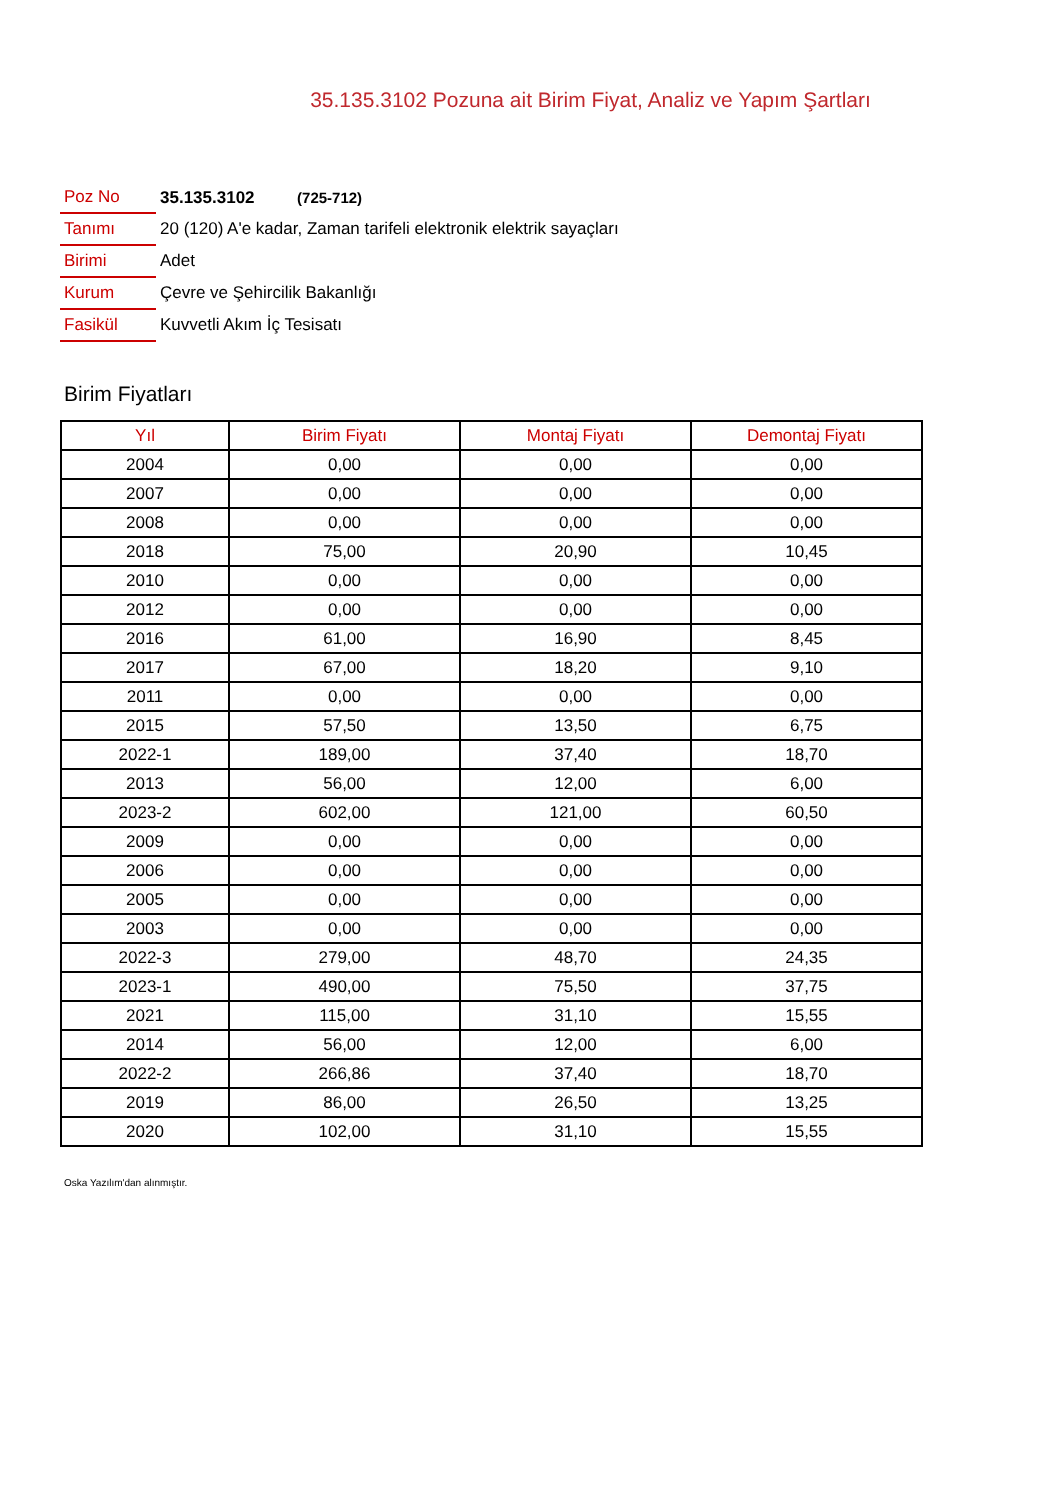35.135.3102 Pozuna ait Birim Fiyat, Analiz ve Yapım Şartları
| Poz No | 35.135.3102 (725-712) |
| Tanımı | 20 (120) A'e kadar, Zaman tarifeli elektronik elektrik sayaçları |
| Birimi | Adet |
| Kurum | Çevre ve Şehircilik Bakanlığı |
| Fasikül | Kuvvetli Akım İç Tesisatı |
Birim Fiyatları
| Yıl | Birim Fiyatı | Montaj Fiyatı | Demontaj Fiyatı |
| --- | --- | --- | --- |
| 2004 | 0,00 | 0,00 | 0,00 |
| 2007 | 0,00 | 0,00 | 0,00 |
| 2008 | 0,00 | 0,00 | 0,00 |
| 2018 | 75,00 | 20,90 | 10,45 |
| 2010 | 0,00 | 0,00 | 0,00 |
| 2012 | 0,00 | 0,00 | 0,00 |
| 2016 | 61,00 | 16,90 | 8,45 |
| 2017 | 67,00 | 18,20 | 9,10 |
| 2011 | 0,00 | 0,00 | 0,00 |
| 2015 | 57,50 | 13,50 | 6,75 |
| 2022-1 | 189,00 | 37,40 | 18,70 |
| 2013 | 56,00 | 12,00 | 6,00 |
| 2023-2 | 602,00 | 121,00 | 60,50 |
| 2009 | 0,00 | 0,00 | 0,00 |
| 2006 | 0,00 | 0,00 | 0,00 |
| 2005 | 0,00 | 0,00 | 0,00 |
| 2003 | 0,00 | 0,00 | 0,00 |
| 2022-3 | 279,00 | 48,70 | 24,35 |
| 2023-1 | 490,00 | 75,50 | 37,75 |
| 2021 | 115,00 | 31,10 | 15,55 |
| 2014 | 56,00 | 12,00 | 6,00 |
| 2022-2 | 266,86 | 37,40 | 18,70 |
| 2019 | 86,00 | 26,50 | 13,25 |
| 2020 | 102,00 | 31,10 | 15,55 |
Oska Yazılım'dan alınmıştır.